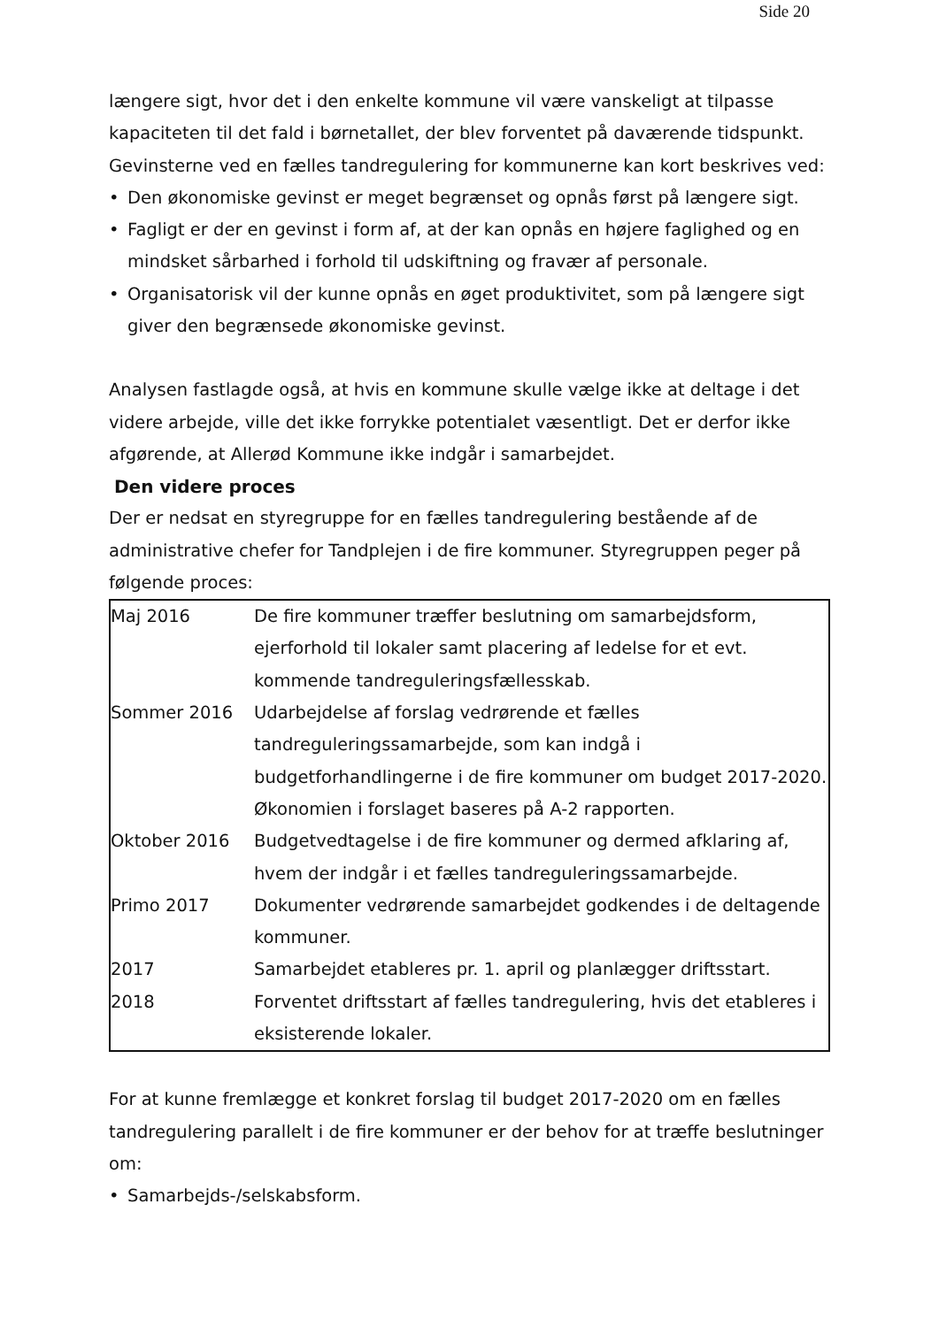Side 20
længere sigt, hvor det i den enkelte kommune vil være vanskeligt at tilpasse kapaciteten til det fald i børnetallet, der blev forventet på daværende tidspunkt.
Gevinsterne ved en fælles tandregulering for kommunerne kan kort beskrives ved:
• Den økonomiske gevinst er meget begrænset og opnås først på længere sigt.
• Fagligt er der en gevinst i form af, at der kan opnås en højere faglighed og en mindsket sårbarhed i forhold til udskiftning og fravær af personale.
• Organisatorisk vil der kunne opnås en øget produktivitet, som på længere sigt giver den begrænsede økonomiske gevinst.
Analysen fastlagde også, at hvis en kommune skulle vælge ikke at deltage i det videre arbejde, ville det ikke forrykke potentialet væsentligt. Det er derfor ikke afgørende, at Allerød Kommune ikke indgår i samarbejdet.
Den videre proces
Der er nedsat en styregruppe for en fælles tandregulering bestående af de administrative chefer for Tandplejen i de fire kommuner. Styregruppen peger på følgende proces:
| Maj 2016 | De fire kommuner træffer beslutning om samarbejdsform, ejerforhold til lokaler samt placering af ledelse for et evt. kommende tandreguleringsfællesskab. |
| Sommer 2016 | Udarbejdelse af forslag vedrørende et fælles tandreguleringssamarbejde, som kan indgå i budgetforhandlingerne i de fire kommuner om budget 2017-2020. Økonomien i forslaget baseres på A-2 rapporten. |
| Oktober 2016 | Budgetvedtagelse i de fire kommuner og dermed afklaring af, hvem der indgår i et fælles tandreguleringssamarbejde. |
| Primo 2017 | Dokumenter vedrørende samarbejdet godkendes i de deltagende kommuner. |
| 2017 | Samarbejdet etableres pr. 1. april og planlægger driftsstart. |
| 2018 | Forventet driftsstart af fælles tandregulering, hvis det etableres i eksisterende lokaler. |
For at kunne fremlægge et konkret forslag til budget 2017-2020 om en fælles tandregulering parallelt i de fire kommuner er der behov for at træffe beslutninger om:
• Samarbejds-/selskabsform.